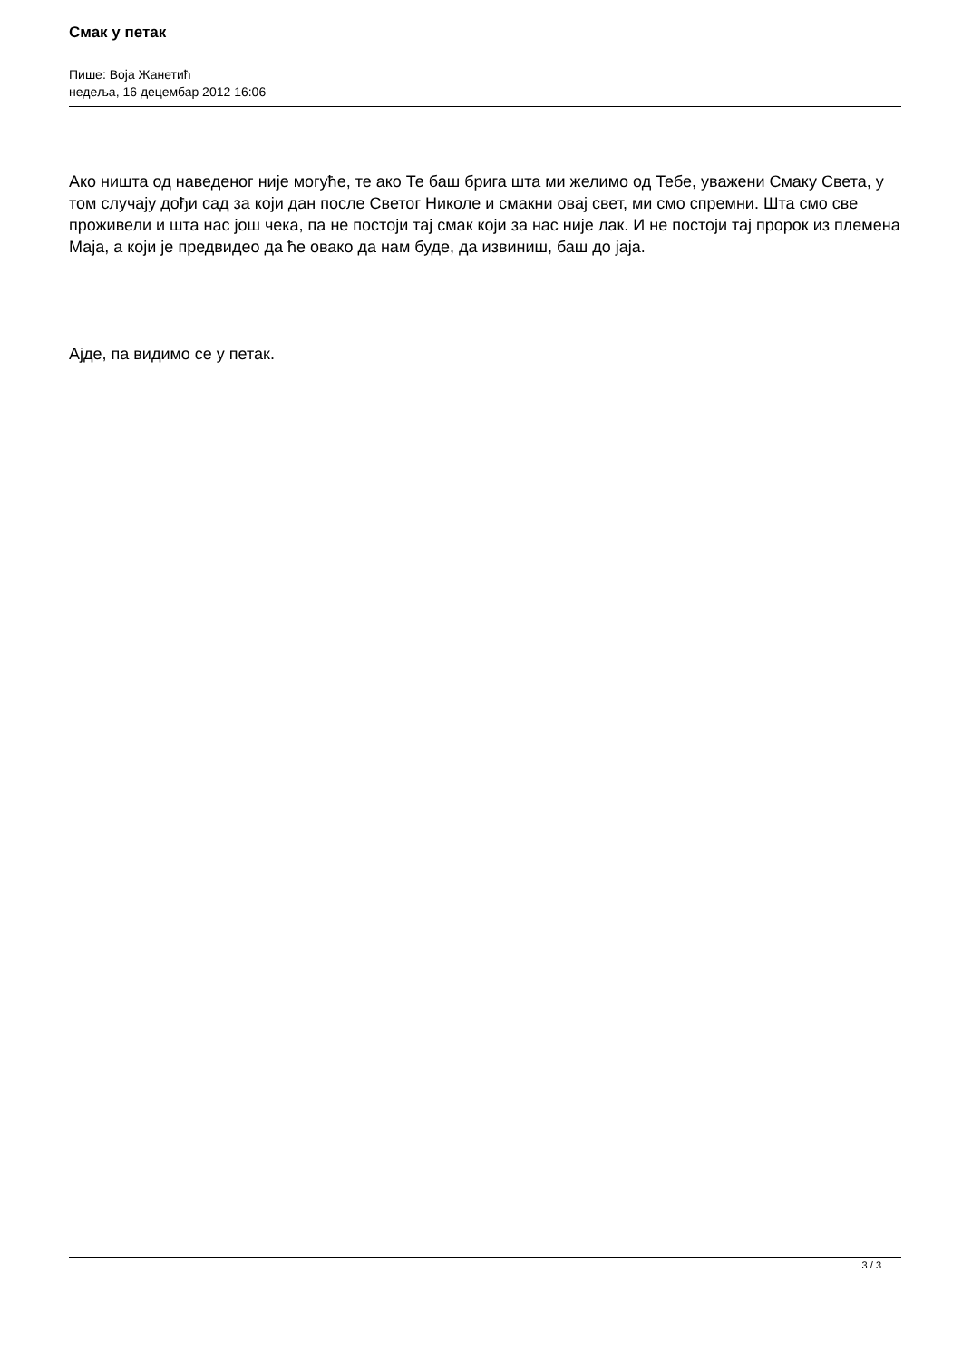Смак у петак
Пише: Воја Жанетић
недеља, 16 децембар 2012 16:06
Ако ништа од наведеног није могуће, те ако Те баш брига шта ми желимо од Тебе, уважени Смаку Света, у том случају дођи сад за који дан после Светог Николе и смакни овај свет, ми смо спремни. Шта смо све проживели и шта нас још чека, па не постоји тај смак који за нас није лак. И не постоји тај пророк из племена Маја, а који је предвидео да ће овако да нам буде, да извиниш, баш до јаја.
Ајде, па видимо се у петак.
3 / 3